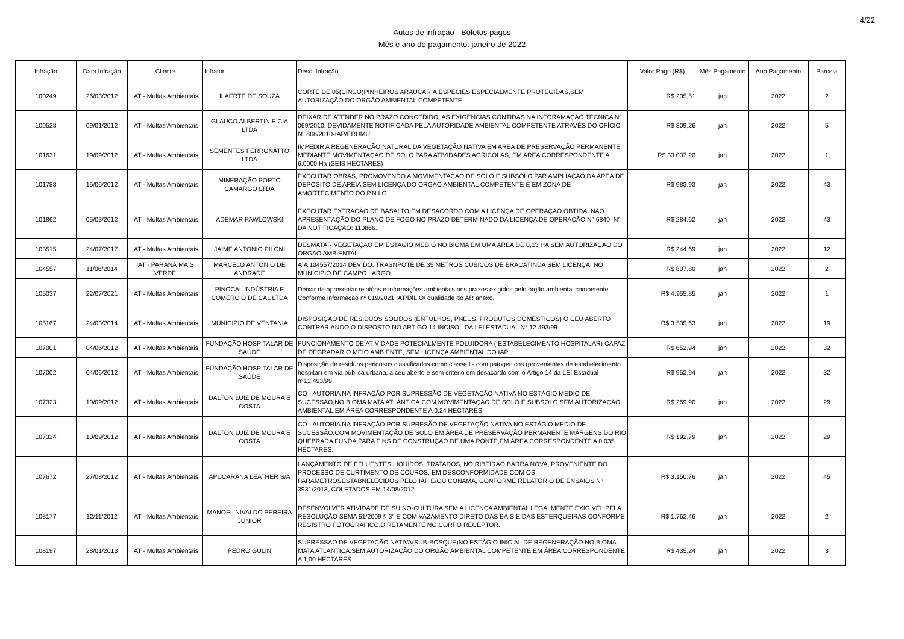4/22
Autos de infração - Boletos pagos
Mês e ano do pagamento: janeiro de 2022
| Infração | Data Infração | Cliente | Infrator | Desc. Infração | Valor Pago (R$) | Mês Pagamento | Ano Pagamento | Parcela |
| --- | --- | --- | --- | --- | --- | --- | --- | --- |
| 100249 | 26/03/2012 | IAT - Multas Ambientais | ILAERTE DE SOUZA | CORTE DE 05(CINCO)PINHEIROS ARAUCÁRIA,ESPÉCIES ESPECIALMENTE PROTEGIDAS,SEM AUTORIZAÇÃO DO ÓRGÃO AMBIENTAL COMPETENTE. | R$ 235,51 | jan | 2022 | 2 |
| 100528 | 09/01/2012 | IAT - Multas Ambientais | GLAUCO ALBERTIN E CIA LTDA | DEIXAR DE ATENDER NO PRAZO CONCEDIDO, AS EXIGENCIAS CONTIDAS NA INFORAMAÇÃO TÉCNICA Nº 069/2010, DEVIDAMENTE NOTIFICADA PELA AUTORIDADE AMBIENTAL COMPETENTE ATRAVÉS DO OFÍCIO Nº 808/2010-IAP/ERUMU | R$ 309,26 | jan | 2022 | 5 |
| 101631 | 19/09/2012 | IAT - Multas Ambientais | SEMENTES FERRONATTO LTDA | IMPEDIR A REGENERAÇÃO NATURAL DA VEGETAÇÃO NATIVA EM AREA DE PRESERVAÇÃO PERMANENTE, MEDIANTE MOVIMENTAÇÃO DE SOLO PARA ATIVIDADES AGRICOLAS, EM AREA CORRESPONDENTE A 6,0000 Há (SEIS HECTARES) | R$ 33.037,20 | jan | 2022 | 1 |
| 101788 | 15/06/2012 | IAT - Multas Ambientais | MINERAÇÃO PORTO CAMARGO LTDA | EXECUTAR OBRAS, PROMOVENDO A MOVIMENTAÇAO DE SOLO E SUBSOLO PAR AMPLIAÇAO DA AREA DE DEPOSITO DE AREIA SEM LICENÇA DO ORGAO AMBIENTAL COMPETENTE E EM ZONA DE AMORTECIMENTO DO P.N.I.G. | R$ 983,93 | jan | 2022 | 43 |
| 101862 | 05/03/2012 | IAT - Multas Ambientais | ADEMAR PAWLOWSKI | EXECUTAR EXTRAÇÃO DE BASALTO EM DESACORDO COM A LICENÇA DE OPERAÇÃO OBTIDA. NÃO APRESENTAÇÃO DO PLANO DE FOGO NO PRAZO DETERMINADO DA LICENÇA DE OPERAÇÃO N° 6840. N° DA NOTIFICAÇÃO: 110866. | R$ 284,62 | jan | 2022 | 43 |
| 103515 | 24/07/2017 | IAT - Multas Ambientais | JAIME ANTONIO PILONI | DESMATAR VEGETAÇAO EM ESTAGIO MEDIO NO BIOMA EM UMA AREA DE 0,13 HA SEM AUTORIZAÇAO DO ORGAO AMBIENTAL. | R$ 244,69 | jan | 2022 | 12 |
| 104557 | 11/06/2014 | IAT - PARANÁ MAIS VERDE | MARCELO ANTONIO DE ANDRADE | AIA 104557/2014 DEVIDO. TRASNPOTE DE 35 METROS CUBICOS DE BRACATINDA SEM LICENÇA, NO MUNICIPIO DE CAMPO LARGO. | R$ 807,80 | jan | 2022 | 2 |
| 105037 | 22/07/2021 | IAT - Multas Ambientais | PINOCAL INDÚSTRIA E COMÉRCIO DE CAL LTDA | Deixar de apresentar relatóris e informações ambientais nos prazos exigidos pelo órgão ambiental competente. Conforme informação nº 019/2021 IAT/DILIO/ qualidade do AR anexo. | R$ 4.955,85 | jan | 2022 | 1 |
| 105167 | 24/03/2014 | IAT - Multas Ambientais | MUNICIPIO DE VENTANIA | DISPOSIÇÃO DE RESIDUOS SÓLIDOS (ENTULHOS, PNEUS, PRODUTOS DOMÉSTICOS) O CÉU ABERTO CONTRARIANDO O DISPOSTO NO ARTIGO 14 INCISO I DA LEI ESTADUAL N° 12.493/99. | R$ 3.535,63 | jan | 2022 | 19 |
| 107001 | 04/06/2012 | IAT - Multas Ambientais | FUNDAÇÃO HOSPITALAR DE SAÚDE | FUNCIONAMENTO DE ATIVIDADE POTECIALMENTE POLUIDORA ( ESTABELECIMENTO HOSPITALAR) CAPAZ DE DEGRADAR O MEIO AMBIENTE, SEM LICENÇA AMBIENTAL DO IAP. | R$ 652,94 | jan | 2022 | 32 |
| 107002 | 04/06/2012 | IAT - Multas Ambientais | FUNDAÇÃO HOSPITALAR DE SAÚDE | Disposição de residuos perigosos classificados como classe I - com patogenicos (provenientes de estabelecimento hospitar) em via pública urbana, a céu aberto e sem criterio em desacordo com o Artigo 14 da LEI Estadual n°12,493/99 | R$ 952,94 | jan | 2022 | 32 |
| 107323 | 10/09/2012 | IAT - Multas Ambientais | DALTON LUIZ DE MOURA E COSTA | CO - AUTORIA NA INFRAÇÃO POR SUPRESSÃO DE VEGETAÇÃO NATIVA NO ESTÁGIO MEDIO DE SUCESSÃO,NO BIOMA MATA ATLÂNTICA,COM MOVIMENTAÇÃO DE SOLO E SUBSOLO,SEM AUTORIZAÇÃO AMBIENTAL,EM ÁREA CORRESPONDENTE A 0,24 HECTARES. | R$ 269,90 | jan | 2022 | 29 |
| 107324 | 10/09/2012 | IAT - Multas Ambientais | DALTON LUIZ DE MOURA E COSTA | CO - AUTORIA NA INFRAÇÃO POR SUPRESÃO DE VEGETAÇÃO NATIVA NO ESTÁGIO MEDIO DE SUCESSÃO,COM MOVIMENTAÇÃO DE SOLO EM ÁREA DE PRESERVAÇÃO PERMANENTE MÁRGENS DO RIO QUEBRADA FUNDA,PARA FINS DE CONSTRUÇÃO DE UMA PONTE,EM ÁREA CORRESPONDENTE A 0,035 HECTARES. | R$ 192,79 | jan | 2022 | 29 |
| 107672 | 27/08/2012 | IAT - Multas Ambientais | APUCARANA LEATHER S/A | LANÇAMENTO DE EFLUENTES LÍQUIDOS, TRATADOS, NO RIBEIRÃO BARRA NOVA, PROVENIENTE DO PROCESSO DE CURTIMENTO DE COUROS, EM DESCONFORMIDADE COM OS PARAMETROSESTABNELECIDOS PELO IAP E/OU CONAMA, CONFORME RELATÓRIO DE ENSAIOS Nº 3931/2013, COLETADOS EM 14/08/2012. | R$ 3.150,76 | jan | 2022 | 45 |
| 108177 | 12/11/2012 | IAT - Multas Ambientais | MANOEL NIVALDO PEREIRA JUNIOR | DESENVOLVER ATIVIDADE DE SUINO-CULTURA SEM A LICENÇA AMBIENTAL LEGALMENTE EXIGIVEL PELA RESOLUÇÃO SEMA 51/2009 § 3° E COM VAZAMENTO DIRETO DAS BAIS E DAS ESTERQUEIRAS CONFORME REGISTRO FOTOGRAFICO,DIRETAMENTE NO CORPO RECEPTOR. | R$ 1.762,46 | jan | 2022 | 2 |
| 108197 | 28/01/2013 | IAT - Multas Ambientais | PEDRO GULIN | SUPRESSAO DE VEGETAÇÃO NATIVA(SUB-BOSQUE)NO ESTÁGIO INICIAL DE REGENERAÇÃO NO BIOMA MATA ATLANTICA,SEM AUTORIZAÇÃO DO ORGÃO AMBIENTAL COMPETENTE,EM ÁREA CORRESPONDENTE A 1,00 HECTARES. | R$ 435,24 | jan | 2022 | 3 |